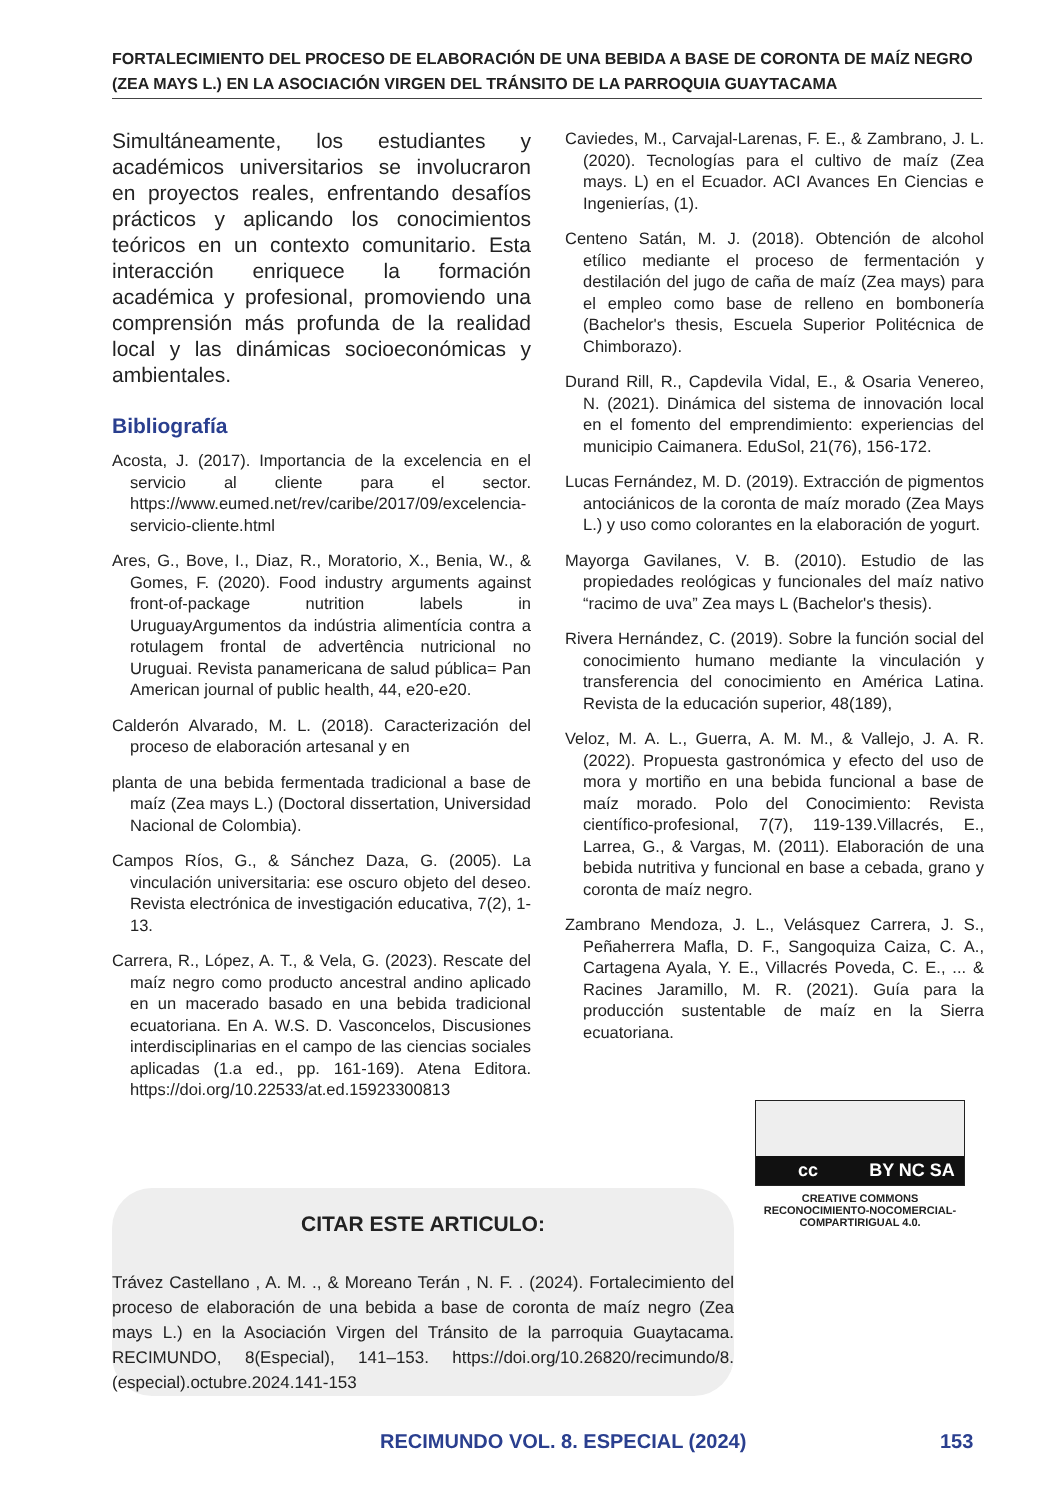FORTALECIMIENTO DEL PROCESO DE ELABORACIÓN DE UNA BEBIDA A BASE DE CORONTA DE MAÍZ NEGRO (ZEA MAYS L.) EN LA ASOCIACIÓN VIRGEN DEL TRÁNSITO DE LA PARROQUIA GUAYTACAMA
Simultáneamente, los estudiantes y académicos universitarios se involucraron en proyectos reales, enfrentando desafíos prácticos y aplicando los conocimientos teóricos en un contexto comunitario. Esta interacción enriquece la formación académica y profesional, promoviendo una comprensión más profunda de la realidad local y las dinámicas socioeconómicas y ambientales.
Bibliografía
Acosta, J. (2017). Importancia de la excelencia en el servicio al cliente para el sector. https://www.eumed.net/rev/caribe/2017/09/excelencia-servicio-cliente.html
Ares, G., Bove, I., Diaz, R., Moratorio, X., Benia, W., & Gomes, F. (2020). Food industry arguments against front-of-package nutrition labels in UruguayArgumentos da indústria alimentícia contra a rotulagem frontal de advertência nutricional no Uruguai. Revista panamericana de salud pública= Pan American journal of public health, 44, e20-e20.
Calderón Alvarado, M. L. (2018). Caracterización del proceso de elaboración artesanal y en
planta de una bebida fermentada tradicional a base de maíz (Zea mays L.) (Doctoral dissertation, Universidad Nacional de Colombia).
Campos Ríos, G., & Sánchez Daza, G. (2005). La vinculación universitaria: ese oscuro objeto del deseo. Revista electrónica de investigación educativa, 7(2), 1-13.
Carrera, R., López, A. T., & Vela, G. (2023). Rescate del maíz negro como producto ancestral andino aplicado en un macerado basado en una bebida tradicional ecuatoriana. En A. W.S. D. Vasconcelos, Discusiones interdisciplinarias en el campo de las ciencias sociales aplicadas (1.a ed., pp. 161-169). Atena Editora. https://doi.org/10.22533/at.ed.15923300813
Caviedes, M., Carvajal-Larenas, F. E., & Zambrano, J. L. (2020). Tecnologías para el cultivo de maíz (Zea mays. L) en el Ecuador. ACI Avances En Ciencias e Ingenierías, (1).
Centeno Satán, M. J. (2018). Obtención de alcohol etílico mediante el proceso de fermentación y destilación del jugo de caña de maíz (Zea mays) para el empleo como base de relleno en bombonería (Bachelor's thesis, Escuela Superior Politécnica de Chimborazo).
Durand Rill, R., Capdevila Vidal, E., & Osaria Venereo, N. (2021). Dinámica del sistema de innovación local en el fomento del emprendimiento: experiencias del municipio Caimanera. EduSol, 21(76), 156-172.
Lucas Fernández, M. D. (2019). Extracción de pigmentos antociánicos de la coronta de maíz morado (Zea Mays L.) y uso como colorantes en la elaboración de yogurt.
Mayorga Gavilanes, V. B. (2010). Estudio de las propiedades reológicas y funcionales del maíz nativo “racimo de uva” Zea mays L (Bachelor's thesis).
Rivera Hernández, C. (2019). Sobre la función social del conocimiento humano mediante la vinculación y transferencia del conocimiento en América Latina. Revista de la educación superior, 48(189),
Veloz, M. A. L., Guerra, A. M. M., & Vallejo, J. A. R. (2022). Propuesta gastronómica y efecto del uso de mora y mortiño en una bebida funcional a base de maíz morado. Polo del Conocimiento: Revista científico-profesional, 7(7), 119-139.Villacrés, E., Larrea, G., & Vargas, M. (2011). Elaboración de una bebida nutritiva y funcional en base a cebada, grano y coronta de maíz negro.
Zambrano Mendoza, J. L., Velásquez Carrera, J. S., Peñaherrera Mafla, D. F., Sangoquiza Caiza, C. A., Cartagena Ayala, Y. E., Villacrés Poveda, C. E., ... & Racines Jaramillo, M. R. (2021). Guía para la producción sustentable de maíz en la Sierra ecuatoriana.
cc BY NC SA
CREATIVE COMMONS RECONOCIMIENTO-NOCOMERCIAL-COMPARTIRIGUAL 4.0.
CITAR ESTE ARTICULO:
Trávez Castellano , A. M. ., & Moreano Terán , N. F. . (2024). Fortalecimiento del proceso de elaboración de una bebida a base de coronta de maíz negro (Zea mays L.) en la Asociación Virgen del Tránsito de la parroquia Guaytacama. RECIMUNDO, 8(Especial), 141–153. https://doi.org/10.26820/recimundo/8.(especial).octubre.2024.141-153
RECIMUNDO VOL. 8. ESPECIAL (2024)
153